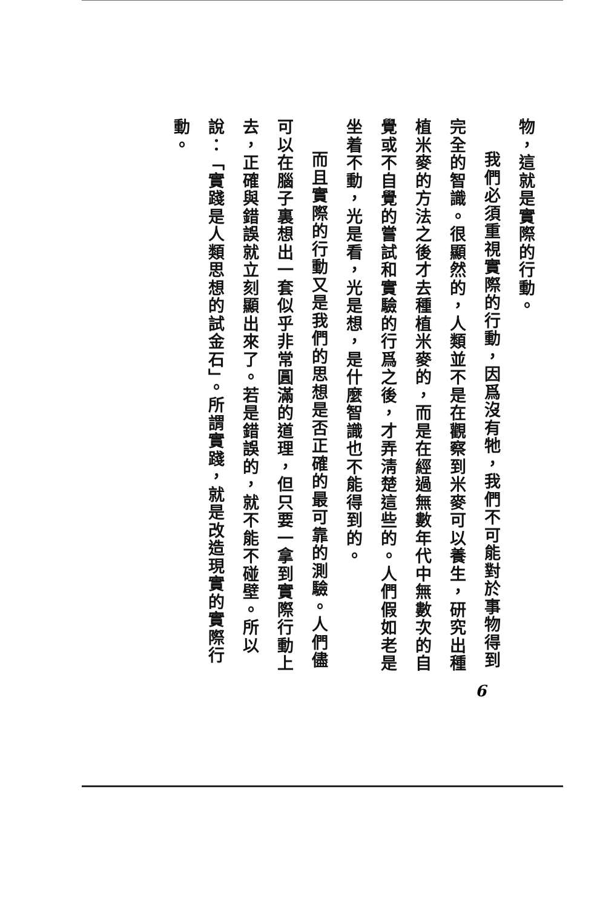物，這就是實際的行動。
我們必須重視實際的行動，因爲沒有牠，我們不可能對於事物得到完全的智識。很顯然的，人類並不是在觀察到米麥可以養生，研究出種植米麥的方法之後才去種植米麥的，而是在經過無數年代中無數次的自覺或不自覺的嘗試和實驗的行爲之後，才弄淸楚這些的。人們假如老是坐着不動，光是看，光是想，是什麼智識也不能得到的。
而且實際的行動又是我們的思想是否正確的最可靠的測驗。人們儘可以在腦子裏想出一套似乎非常圓滿的道理，但只要一拿到實際行動上去，正確與錯誤就立刻顯出來了。若是錯誤的，就不能不碰壁。所以說：「實踐是人類思想的試金石」。所謂實踐，就是改造現實的實際行動。
6